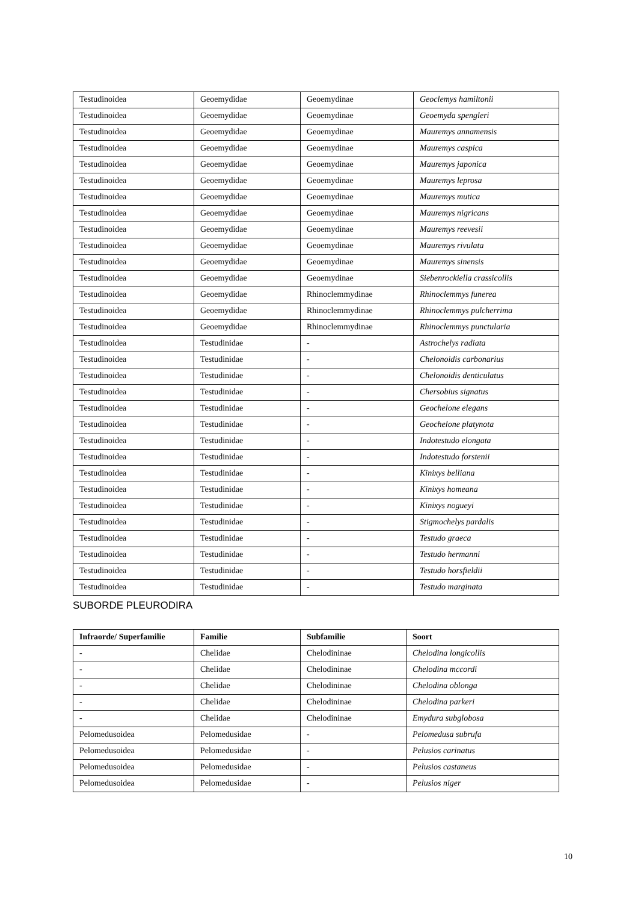| Testudinoidea | Geoemydidae | Geoemydinae | Geoclemys hamiltonii |
| Testudinoidea | Geoemydidae | Geoemydinae | Geoemyda spengleri |
| Testudinoidea | Geoemydidae | Geoemydinae | Mauremys annamensis |
| Testudinoidea | Geoemydidae | Geoemydinae | Mauremys caspica |
| Testudinoidea | Geoemydidae | Geoemydinae | Mauremys japonica |
| Testudinoidea | Geoemydidae | Geoemydinae | Mauremys leprosa |
| Testudinoidea | Geoemydidae | Geoemydinae | Mauremys mutica |
| Testudinoidea | Geoemydidae | Geoemydinae | Mauremys nigricans |
| Testudinoidea | Geoemydidae | Geoemydinae | Mauremys reevesii |
| Testudinoidea | Geoemydidae | Geoemydinae | Mauremys rivulata |
| Testudinoidea | Geoemydidae | Geoemydinae | Mauremys sinensis |
| Testudinoidea | Geoemydidae | Geoemydinae | Siebenrockiella crassicollis |
| Testudinoidea | Geoemydidae | Rhinoclemmydinae | Rhinoclemmys funerea |
| Testudinoidea | Geoemydidae | Rhinoclemmydinae | Rhinoclemmys pulcherrima |
| Testudinoidea | Geoemydidae | Rhinoclemmydinae | Rhinoclemmys punctularia |
| Testudinoidea | Testudinidae | - | Astrochelys radiata |
| Testudinoidea | Testudinidae | - | Chelonoidis carbonarius |
| Testudinoidea | Testudinidae | - | Chelonoidis denticulatus |
| Testudinoidea | Testudinidae | - | Chersobius signatus |
| Testudinoidea | Testudinidae | - | Geochelone elegans |
| Testudinoidea | Testudinidae | - | Geochelone platynota |
| Testudinoidea | Testudinidae | - | Indotestudo elongata |
| Testudinoidea | Testudinidae | - | Indotestudo forstenii |
| Testudinoidea | Testudinidae | - | Kinixys belliana |
| Testudinoidea | Testudinidae | - | Kinixys homeana |
| Testudinoidea | Testudinidae | - | Kinixys nogueyi |
| Testudinoidea | Testudinidae | - | Stigmochelys pardalis |
| Testudinoidea | Testudinidae | - | Testudo graeca |
| Testudinoidea | Testudinidae | - | Testudo hermanni |
| Testudinoidea | Testudinidae | - | Testudo horsfieldii |
| Testudinoidea | Testudinidae | - | Testudo marginata |
SUBORDE PLEURODIRA
| Infraorde/ Superfamilie | Familie | Subfamilie | Soort |
| --- | --- | --- | --- |
| - | Chelidae | Chelodininae | Chelodina longicollis |
| - | Chelidae | Chelodininae | Chelodina mccordi |
| - | Chelidae | Chelodininae | Chelodina oblonga |
| - | Chelidae | Chelodininae | Chelodina parkeri |
| - | Chelidae | Chelodininae | Emydura subglobosa |
| Pelomedusoidea | Pelomedusidae | - | Pelomedusa subrufa |
| Pelomedusoidea | Pelomedusidae | - | Pelusios carinatus |
| Pelomedusoidea | Pelomedusidae | - | Pelusios castaneus |
| Pelomedusoidea | Pelomedusidae | - | Pelusios niger |
10